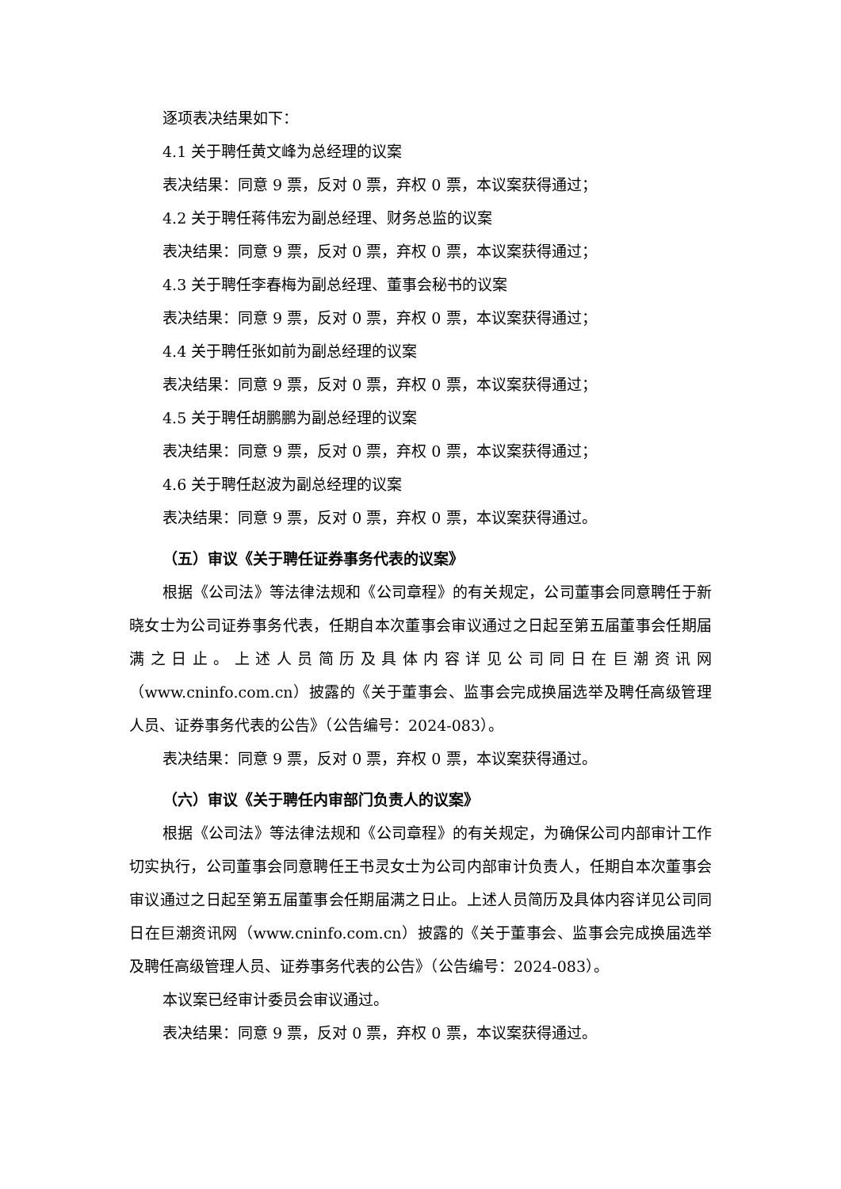逐项表决结果如下：
4.1 关于聘任黄文峰为总经理的议案
表决结果：同意 9 票，反对 0 票，弃权 0 票，本议案获得通过；
4.2 关于聘任蒋伟宏为副总经理、财务总监的议案
表决结果：同意 9 票，反对 0 票，弃权 0 票，本议案获得通过；
4.3 关于聘任李春梅为副总经理、董事会秘书的议案
表决结果：同意 9 票，反对 0 票，弃权 0 票，本议案获得通过；
4.4 关于聘任张如前为副总经理的议案
表决结果：同意 9 票，反对 0 票，弃权 0 票，本议案获得通过；
4.5 关于聘任胡鹏鹏为副总经理的议案
表决结果：同意 9 票，反对 0 票，弃权 0 票，本议案获得通过；
4.6 关于聘任赵波为副总经理的议案
表决结果：同意 9 票，反对 0 票，弃权 0 票，本议案获得通过。
（五）审议《关于聘任证券事务代表的议案》
根据《公司法》等法律法规和《公司章程》的有关规定，公司董事会同意聘任于新晓女士为公司证券事务代表，任期自本次董事会审议通过之日起至第五届董事会任期届满之日止。上述人员简历及具体内容详见公司同日在巨潮资讯网（www.cninfo.com.cn）披露的《关于董事会、监事会完成换届选举及聘任高级管理人员、证券事务代表的公告》（公告编号：2024-083）。
表决结果：同意 9 票，反对 0 票，弃权 0 票，本议案获得通过。
（六）审议《关于聘任内审部门负责人的议案》
根据《公司法》等法律法规和《公司章程》的有关规定，为确保公司内部审计工作切实执行，公司董事会同意聘任王书灵女士为公司内部审计负责人，任期自本次董事会审议通过之日起至第五届董事会任期届满之日止。上述人员简历及具体内容详见公司同日在巨潮资讯网（www.cninfo.com.cn）披露的《关于董事会、监事会完成换届选举及聘任高级管理人员、证券事务代表的公告》（公告编号：2024-083）。
本议案已经审计委员会审议通过。
表决结果：同意 9 票，反对 0 票，弃权 0 票，本议案获得通过。